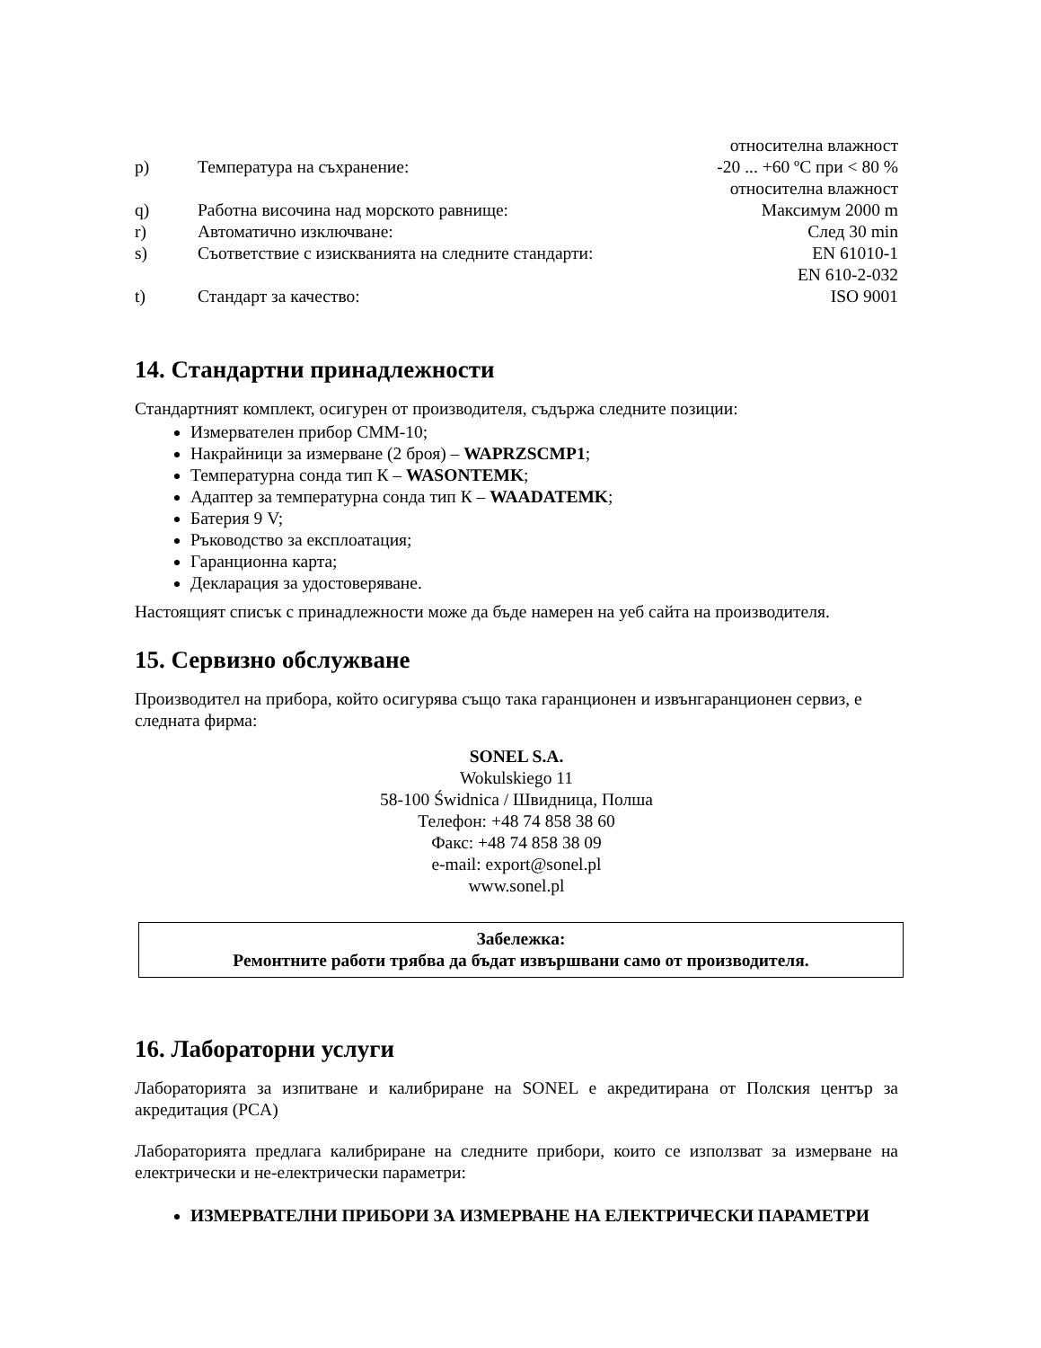относителна влажност
p) Температура на съхранение: -20 ... +60 ºC при < 80 %
относителна влажност
q) Работна височина над морското равнище: Максимум 2000 m
r) Автоматично изключване: След 30 min
s) Съответствие с изискванията на следните стандарти: EN 61010-1
EN 610-2-032
t) Стандарт за качество: ISO 9001
14. Стандартни принадлежности
Стандартният комплект, осигурен от производителя, съдържа следните позиции:
Измервателен прибор CMM-10;
Накрайници за измерване (2 броя) – WAPRZSCMP1;
Температурна сонда тип К – WASONTEMK;
Адаптер за температурна сонда тип К – WAADATEMK;
Батерия 9 V;
Ръководство за експлоатация;
Гаранционна карта;
Декларация за удостоверяване.
Настоящият списък с принадлежности може да бъде намерен на уеб сайта на производителя.
15. Сервизно обслужване
Производител на прибора, който осигурява също така гаранционен и извънгаранционен сервиз, е следната фирма:
SONEL S.A.
Wokulskiego 11
58-100 Świdnica / Швидница, Полша
Телефон: +48 74 858 38 60
Факс: +48 74 858 38 09
e-mail: export@sonel.pl
www.sonel.pl
Забележка:
Ремонтните работи трябва да бъдат извършвани само от производителя.
16. Лабораторни услуги
Лабораторията за изпитване и калибриране на SONEL е акредитирана от Полския център за акредитация (PCA)
Лабораторията предлага калибриране на следните прибори, които се използват за измерване на електрически и не-електрически параметри:
ИЗМЕРВАТЕЛНИ ПРИБОРИ ЗА ИЗМЕРВАНЕ НА ЕЛЕКТРИЧЕСКИ ПАРАМЕТРИ